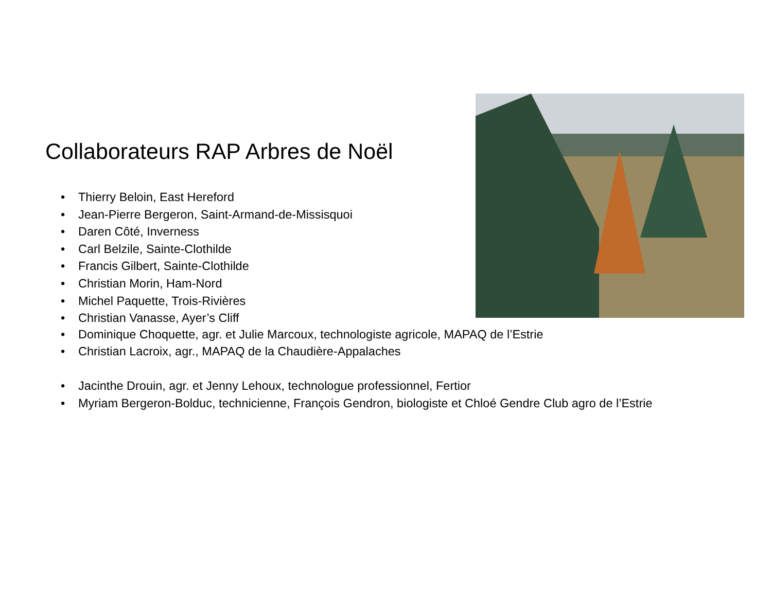Collaborateurs RAP Arbres de Noël
• Thierry Beloin, East Hereford
• Jean-Pierre Bergeron, Saint-Armand-de-Missisquoi
• Daren Côté, Inverness
• Carl Belzile, Sainte-Clothilde
• Francis Gilbert, Sainte-Clothilde
• Christian Morin, Ham-Nord
• Michel Paquette, Trois-Rivières
• Christian Vanasse, Ayer’s Cliff
• Dominique Choquette, agr. et Julie Marcoux, technologiste agricole, MAPAQ de l’Estrie
• Christian Lacroix, agr., MAPAQ de la Chaudière-Appalaches
• Jacinthe Drouin, agr. et Jenny Lehoux, technologue professionnel, Fertior
• Myriam Bergeron-Bolduc, technicienne, François Gendron, biologiste et Chloé Gendre Club agro de l’Estrie